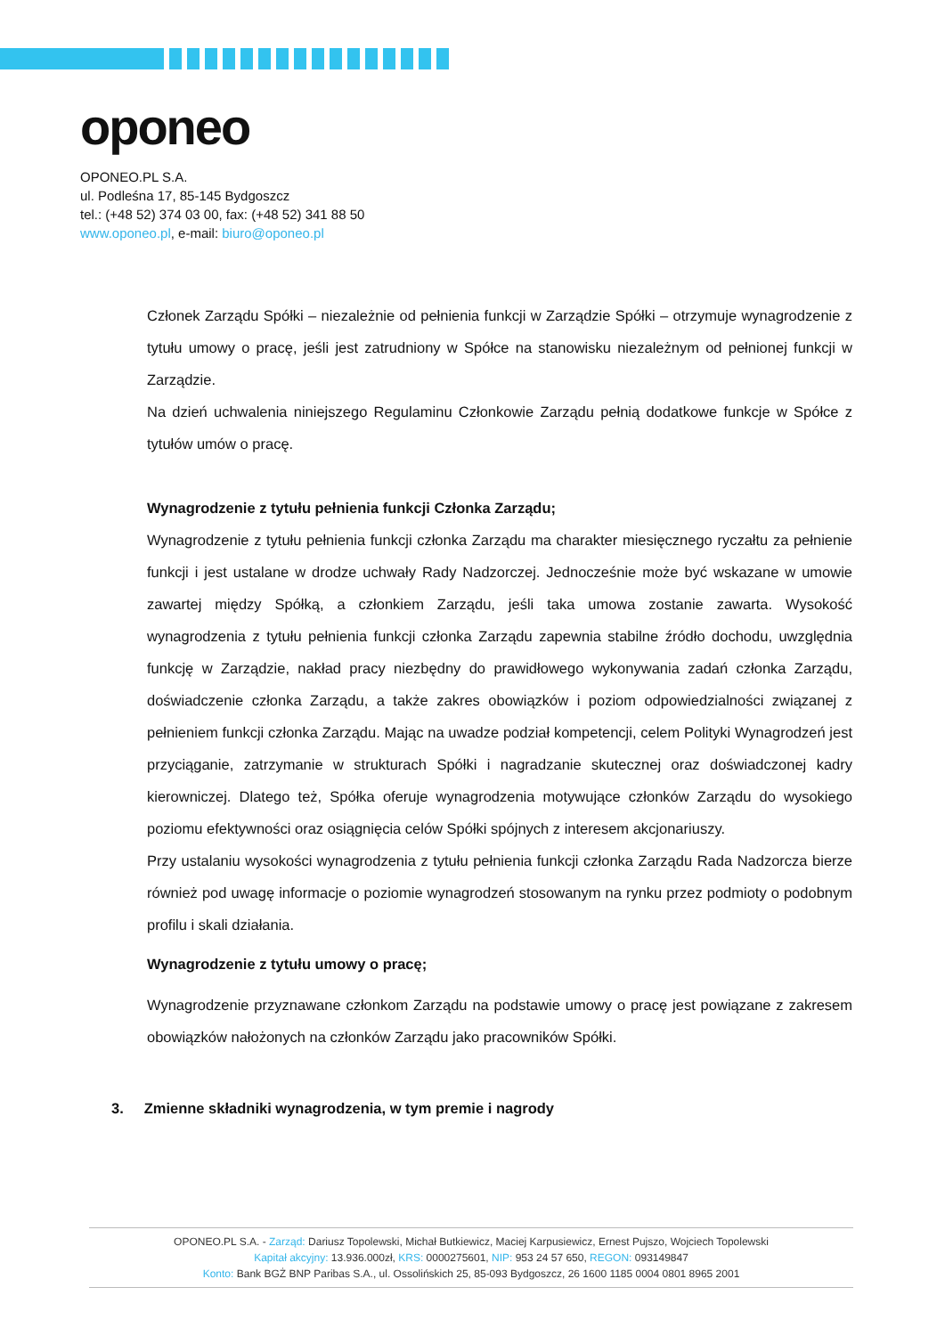oponeo
OPONEO.PL S.A.
ul. Podleśna 17, 85-145 Bydgoszcz
tel.: (+48 52) 374 03 00, fax: (+48 52) 341 88 50
www.oponeo.pl, e-mail: biuro@oponeo.pl
Członek Zarządu Spółki – niezależnie od pełnienia funkcji w Zarządzie Spółki – otrzymuje wynagrodzenie z tytułu umowy o pracę, jeśli jest zatrudniony w Spółce na stanowisku niezależnym od pełnionej funkcji w Zarządzie.
Na dzień uchwalenia niniejszego Regulaminu Członkowie Zarządu pełnią dodatkowe funkcje w Spółce z tytułów umów o pracę.
Wynagrodzenie z tytułu pełnienia funkcji Członka Zarządu;
Wynagrodzenie z tytułu pełnienia funkcji członka Zarządu ma charakter miesięcznego ryczałtu za pełnienie funkcji i jest ustalane w drodze uchwały Rady Nadzorczej. Jednocześnie może być wskazane w umowie zawartej między Spółką, a członkiem Zarządu, jeśli taka umowa zostanie zawarta. Wysokość wynagrodzenia z tytułu pełnienia funkcji członka Zarządu zapewnia stabilne źródło dochodu, uwzględnia funkcję w Zarządzie, nakład pracy niezbędny do prawidłowego wykonywania zadań członka Zarządu, doświadczenie członka Zarządu, a także zakres obowiązków i poziom odpowiedzialności związanej z pełnieniem funkcji członka Zarządu. Mając na uwadze podział kompetencji, celem Polityki Wynagrodzeń jest przyciąganie, zatrzymanie w strukturach Spółki i nagradzanie skutecznej oraz doświadczonej kadry kierowniczej. Dlatego też, Spółka oferuje wynagrodzenia motywujące członków Zarządu do wysokiego poziomu efektywności oraz osiągnięcia celów Spółki spójnych z interesem akcjonariuszy.
Przy ustalaniu wysokości wynagrodzenia z tytułu pełnienia funkcji członka Zarządu Rada Nadzorcza bierze również pod uwagę informacje o poziomie wynagrodzeń stosowanym na rynku przez podmioty o podobnym profilu i skali działania.
Wynagrodzenie z tytułu umowy o pracę;
Wynagrodzenie przyznawane członkom Zarządu na podstawie umowy o pracę jest powiązane z zakresem obowiązków nałożonych na członków Zarządu jako pracowników Spółki.
3. Zmienne składniki wynagrodzenia, w tym premie i nagrody
OPONEO.PL S.A. - Zarząd: Dariusz Topolewski, Michał Butkiewicz, Maciej Karpusiewicz, Ernest Pujszo, Wojciech Topolewski
Kapitał akcyjny: 13.936.000zł, KRS: 0000275601, NIP: 953 24 57 650, REGON: 093149847
Konto: Bank BGŻ BNP Paribas S.A., ul. Ossolińskich 25, 85-093 Bydgoszcz, 26 1600 1185 0004 0801 8965 2001